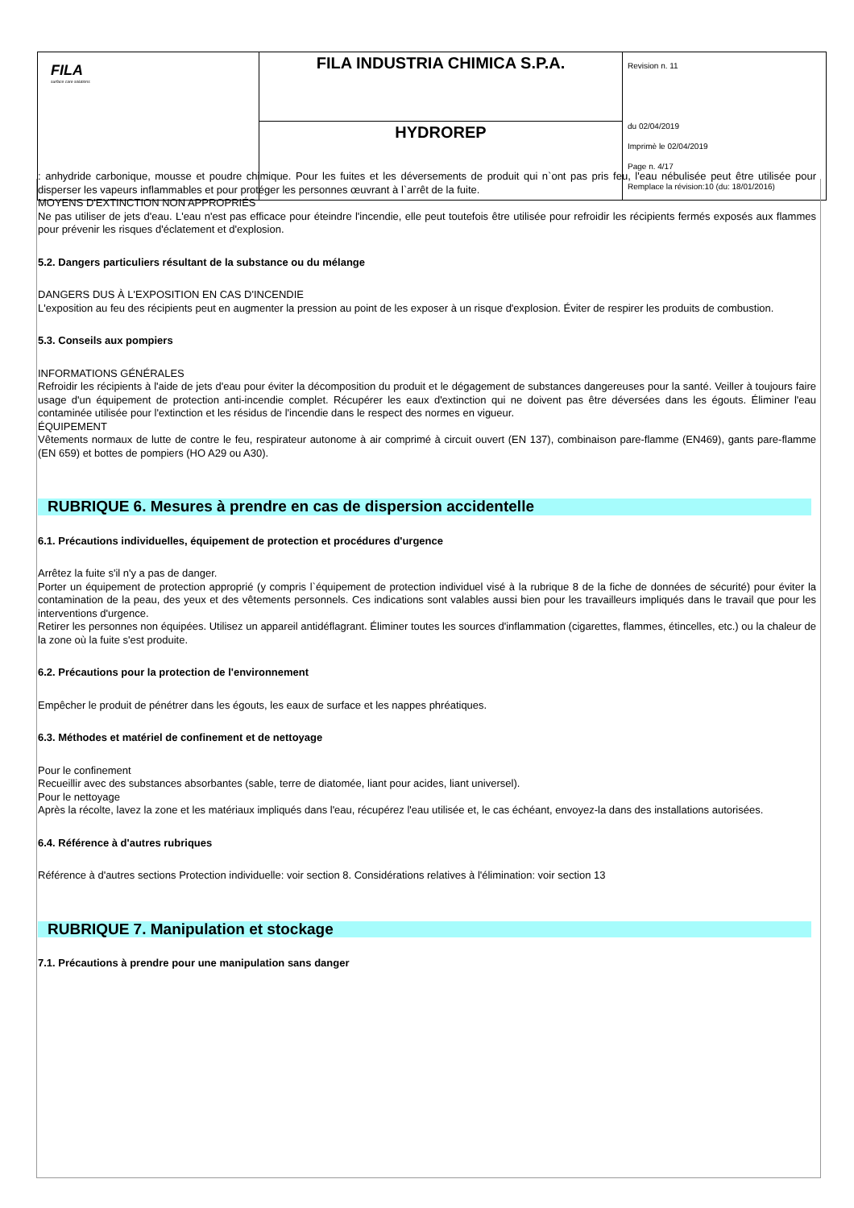| FILA surface care solutions | FILA INDUSTRIA CHIMICA S.P.A. | Revision n. 11 du 02/04/2019 Imprimè le 02/04/2019 Page n. 4/17 Remplace la révision:10 (du: 18/01/2016) |
| | HYDROREP | |
: anhydride carbonique, mousse et poudre chimique. Pour les fuites et les déversements de produit qui n`ont pas pris feu, l'eau nébulisée peut être utilisée pour disperser les vapeurs inflammables et pour protéger les personnes œuvrant à l`arrêt de la fuite.
MOYENS D'EXTINCTION NON APPROPRIÉS
Ne pas utiliser de jets d'eau. L'eau n'est pas efficace pour éteindre l'incendie, elle peut toutefois être utilisée pour refroidir les récipients fermés exposés aux flammes pour prévenir les risques d'éclatement et d'explosion.
5.2. Dangers particuliers résultant de la substance ou du mélange
DANGERS DUS À L'EXPOSITION EN CAS D'INCENDIE
L'exposition au feu des récipients peut en augmenter la pression au point de les exposer à un risque d'explosion. Éviter de respirer les produits de combustion.
5.3. Conseils aux pompiers
INFORMATIONS GÉNÉRALES
Refroidir les récipients à l'aide de jets d'eau pour éviter la décomposition du produit et le dégagement de substances dangereuses pour la santé. Veiller à toujours faire usage d'un équipement de protection anti-incendie complet. Récupérer les eaux d'extinction qui ne doivent pas être déversées dans les égouts. Éliminer l'eau contaminée utilisée pour l'extinction et les résidus de l'incendie dans le respect des normes en vigueur.
ÉQUIPEMENT
Vêtements normaux de lutte de contre le feu, respirateur autonome à air comprimé à circuit ouvert (EN 137), combinaison pare-flamme (EN469), gants pare-flamme (EN 659) et bottes de pompiers (HO A29 ou A30).
RUBRIQUE 6. Mesures à prendre en cas de dispersion accidentelle
6.1. Précautions individuelles, équipement de protection et procédures d'urgence
Arrêtez la fuite s'il n'y a pas de danger.
Porter un équipement de protection approprié (y compris l`équipement de protection individuel visé à la rubrique 8 de la fiche de données de sécurité) pour éviter la contamination de la peau, des yeux et des vêtements personnels. Ces indications sont valables aussi bien pour les travailleurs impliqués dans le travail que pour les interventions d'urgence.
Retirer les personnes non équipées. Utilisez un appareil antidéflagrant. Éliminer toutes les sources d'inflammation (cigarettes, flammes, étincelles, etc.) ou la chaleur de la zone où la fuite s'est produite.
6.2. Précautions pour la protection de l'environnement
Empêcher le produit de pénétrer dans les égouts, les eaux de surface et les nappes phréatiques.
6.3. Méthodes et matériel de confinement et de nettoyage
Pour le confinement
Recueillir avec des substances absorbantes (sable, terre de diatomée, liant pour acides, liant universel).
Pour le nettoyage
Après la récolte, lavez la zone et les matériaux impliqués dans l'eau, récupérez l'eau utilisée et, le cas échéant, envoyez-la dans des installations autorisées.
6.4. Référence à d'autres rubriques
Référence à d'autres sections Protection individuelle: voir section 8. Considérations relatives à l'élimination: voir section 13
RUBRIQUE 7. Manipulation et stockage
7.1. Précautions à prendre pour une manipulation sans danger